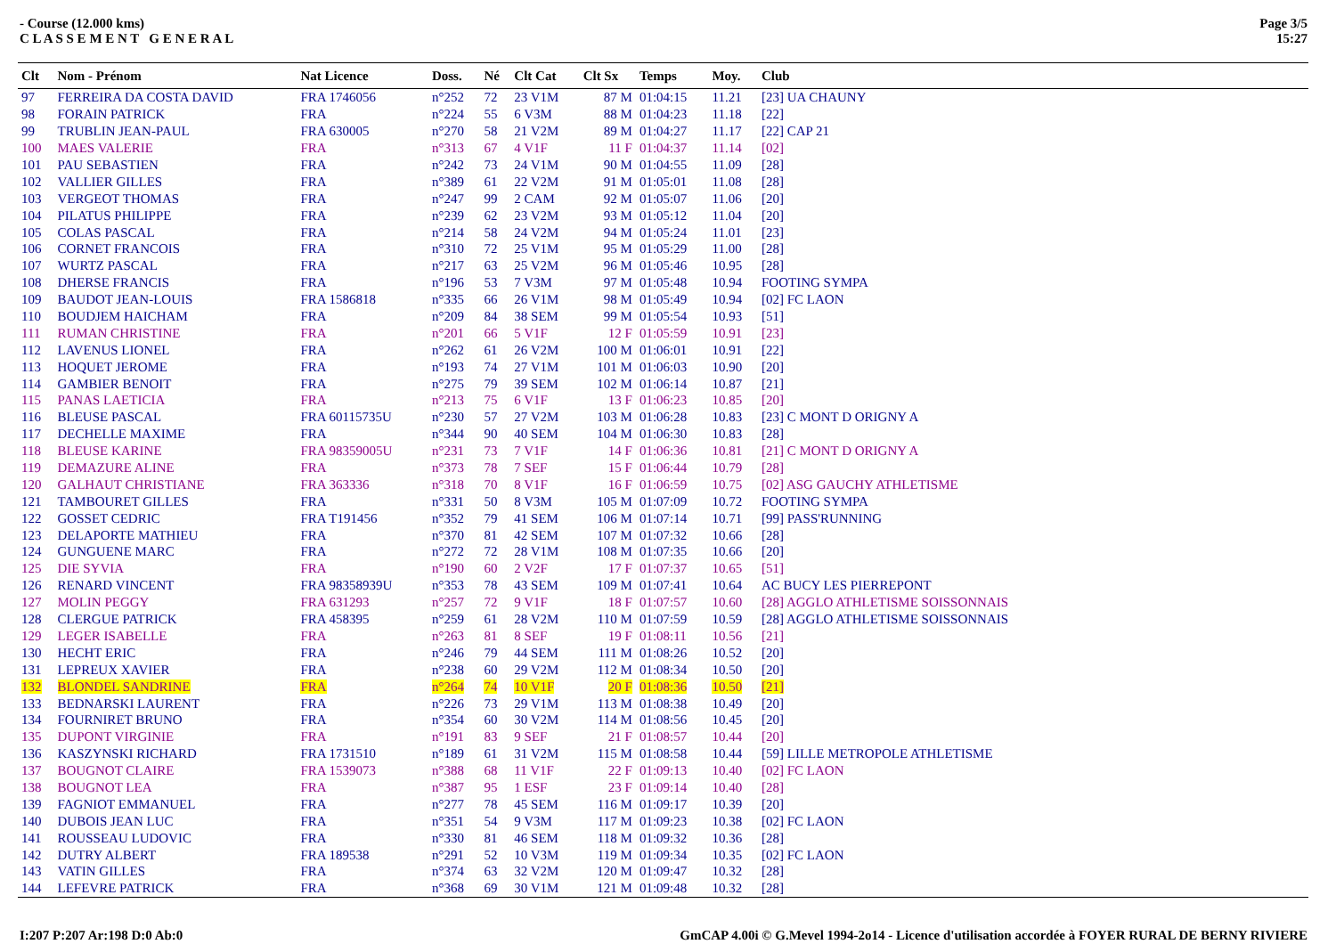- Course (12.000 kms)
C L A S S E M E N T G E N E R A L
Page 3/5
15:27
| Clt | Nom - Prénom | Nat Licence | Doss. | Né | Clt Cat | Clt Sx | Temps | Moy. | Club |
| --- | --- | --- | --- | --- | --- | --- | --- | --- | --- |
| 97 | FERREIRA DA COSTA DAVID | FRA 1746056 | n°252 | 72 | 23 V1M | 87 M | 01:04:15 | 11.21 | [23] UA CHAUNY |
| 98 | FORAIN PATRICK | FRA | n°224 | 55 | 6 V3M | 88 M | 01:04:23 | 11.18 | [22] |
| 99 | TRUBLIN JEAN-PAUL | FRA 630005 | n°270 | 58 | 21 V2M | 89 M | 01:04:27 | 11.17 | [22] CAP 21 |
| 100 | MAES VALERIE | FRA | n°313 | 67 | 4 V1F | 11 F | 01:04:37 | 11.14 | [02] |
| 101 | PAU SEBASTIEN | FRA | n°242 | 73 | 24 V1M | 90 M | 01:04:55 | 11.09 | [28] |
| 102 | VALLIER GILLES | FRA | n°389 | 61 | 22 V2M | 91 M | 01:05:01 | 11.08 | [28] |
| 103 | VERGEOT THOMAS | FRA | n°247 | 99 | 2 CAM | 92 M | 01:05:07 | 11.06 | [20] |
| 104 | PILATUS PHILIPPE | FRA | n°239 | 62 | 23 V2M | 93 M | 01:05:12 | 11.04 | [20] |
| 105 | COLAS PASCAL | FRA | n°214 | 58 | 24 V2M | 94 M | 01:05:24 | 11.01 | [23] |
| 106 | CORNET FRANCOIS | FRA | n°310 | 72 | 25 V1M | 95 M | 01:05:29 | 11.00 | [28] |
| 107 | WURTZ PASCAL | FRA | n°217 | 63 | 25 V2M | 96 M | 01:05:46 | 10.95 | [28] |
| 108 | DHERSE FRANCIS | FRA | n°196 | 53 | 7 V3M | 97 M | 01:05:48 | 10.94 | FOOTING SYMPA |
| 109 | BAUDOT JEAN-LOUIS | FRA 1586818 | n°335 | 66 | 26 V1M | 98 M | 01:05:49 | 10.94 | [02] FC LAON |
| 110 | BOUDJEM HAICHAM | FRA | n°209 | 84 | 38 SEM | 99 M | 01:05:54 | 10.93 | [51] |
| 111 | RUMAN CHRISTINE | FRA | n°201 | 66 | 5 V1F | 12 F | 01:05:59 | 10.91 | [23] |
| 112 | LAVENUS LIONEL | FRA | n°262 | 61 | 26 V2M | 100 M | 01:06:01 | 10.91 | [22] |
| 113 | HOQUET JEROME | FRA | n°193 | 74 | 27 V1M | 101 M | 01:06:03 | 10.90 | [20] |
| 114 | GAMBIER BENOIT | FRA | n°275 | 79 | 39 SEM | 102 M | 01:06:14 | 10.87 | [21] |
| 115 | PANAS LAETICIA | FRA | n°213 | 75 | 6 V1F | 13 F | 01:06:23 | 10.85 | [20] |
| 116 | BLEUSE PASCAL | FRA 60115735U | n°230 | 57 | 27 V2M | 103 M | 01:06:28 | 10.83 | [23] C MONT D ORIGNY A |
| 117 | DECHELLE MAXIME | FRA | n°344 | 90 | 40 SEM | 104 M | 01:06:30 | 10.83 | [28] |
| 118 | BLEUSE KARINE | FRA 98359005U | n°231 | 73 | 7 V1F | 14 F | 01:06:36 | 10.81 | [21] C MONT D ORIGNY A |
| 119 | DEMAZURE ALINE | FRA | n°373 | 78 | 7 SEF | 15 F | 01:06:44 | 10.79 | [28] |
| 120 | GALHAUT CHRISTIANE | FRA 363336 | n°318 | 70 | 8 V1F | 16 F | 01:06:59 | 10.75 | [02] ASG GAUCHY ATHLETISME |
| 121 | TAMBOURET GILLES | FRA | n°331 | 50 | 8 V3M | 105 M | 01:07:09 | 10.72 | FOOTING SYMPA |
| 122 | GOSSET CEDRIC | FRA T191456 | n°352 | 79 | 41 SEM | 106 M | 01:07:14 | 10.71 | [99] PASS'RUNNING |
| 123 | DELAPORTE MATHIEU | FRA | n°370 | 81 | 42 SEM | 107 M | 01:07:32 | 10.66 | [28] |
| 124 | GUNGUENE MARC | FRA | n°272 | 72 | 28 V1M | 108 M | 01:07:35 | 10.66 | [20] |
| 125 | DIE SYVIA | FRA | n°190 | 60 | 2 V2F | 17 F | 01:07:37 | 10.65 | [51] |
| 126 | RENARD VINCENT | FRA 98358939U | n°353 | 78 | 43 SEM | 109 M | 01:07:41 | 10.64 | AC BUCY LES PIERREPONT |
| 127 | MOLIN PEGGY | FRA 631293 | n°257 | 72 | 9 V1F | 18 F | 01:07:57 | 10.60 | [28] AGGLO ATHLETISME SOISSONNAIS |
| 128 | CLERGUE PATRICK | FRA 458395 | n°259 | 61 | 28 V2M | 110 M | 01:07:59 | 10.59 | [28] AGGLO ATHLETISME SOISSONNAIS |
| 129 | LEGER ISABELLE | FRA | n°263 | 81 | 8 SEF | 19 F | 01:08:11 | 10.56 | [21] |
| 130 | HECHT ERIC | FRA | n°246 | 79 | 44 SEM | 111 M | 01:08:26 | 10.52 | [20] |
| 131 | LEPREUX XAVIER | FRA | n°238 | 60 | 29 V2M | 112 M | 01:08:34 | 10.50 | [20] |
| 132 | BLONDEL SANDRINE | FRA | n°264 | 74 | 10 V1F | 20 F | 01:08:36 | 10.50 | [21] |
| 133 | BEDNARSKI LAURENT | FRA | n°226 | 73 | 29 V1M | 113 M | 01:08:38 | 10.49 | [20] |
| 134 | FOURNIRET BRUNO | FRA | n°354 | 60 | 30 V2M | 114 M | 01:08:56 | 10.45 | [20] |
| 135 | DUPONT VIRGINIE | FRA | n°191 | 83 | 9 SEF | 21 F | 01:08:57 | 10.44 | [20] |
| 136 | KASZYNSKI RICHARD | FRA 1731510 | n°189 | 61 | 31 V2M | 115 M | 01:08:58 | 10.44 | [59] LILLE METROPOLE ATHLETISME |
| 137 | BOUGNOT CLAIRE | FRA 1539073 | n°388 | 68 | 11 V1F | 22 F | 01:09:13 | 10.40 | [02] FC LAON |
| 138 | BOUGNOT LEA | FRA | n°387 | 95 | 1 ESF | 23 F | 01:09:14 | 10.40 | [28] |
| 139 | FAGNIOT EMMANUEL | FRA | n°277 | 78 | 45 SEM | 116 M | 01:09:17 | 10.39 | [20] |
| 140 | DUBOIS JEAN LUC | FRA | n°351 | 54 | 9 V3M | 117 M | 01:09:23 | 10.38 | [02] FC LAON |
| 141 | ROUSSEAU LUDOVIC | FRA | n°330 | 81 | 46 SEM | 118 M | 01:09:32 | 10.36 | [28] |
| 142 | DUTRY ALBERT | FRA 189538 | n°291 | 52 | 10 V3M | 119 M | 01:09:34 | 10.35 | [02] FC LAON |
| 143 | VATIN GILLES | FRA | n°374 | 63 | 32 V2M | 120 M | 01:09:47 | 10.32 | [28] |
| 144 | LEFEVRE PATRICK | FRA | n°368 | 69 | 30 V1M | 121 M | 01:09:48 | 10.32 | [28] |
I:207 P:207 Ar:198 D:0 Ab:0 GmCAP 4.00i © G.Mevel 1994-2o14 - Licence d'utilisation accordée à FOYER RURAL DE BERNY RIVIERE